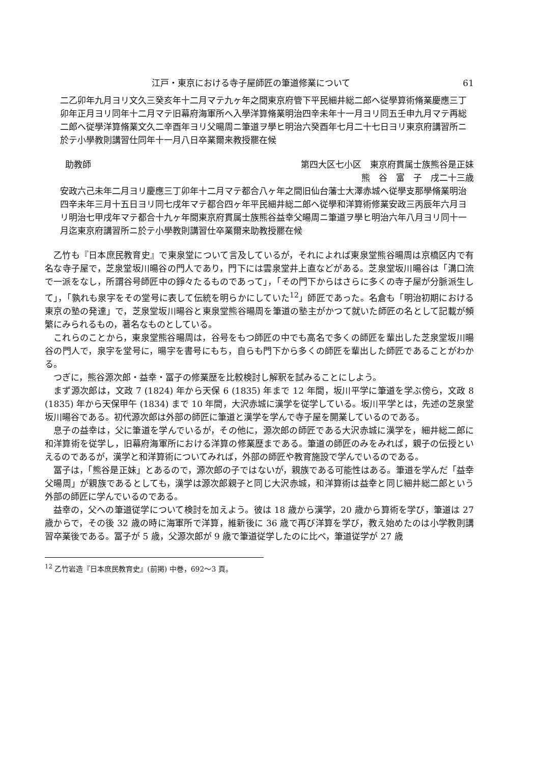江戸・東京における寺子屋師匠の筆道修業について 61
二乙卯年九月ヨリ文久三癸亥年十二月マテ九ヶ年之間東京府管下平民細井総二郎へ従學算術脩業慶應三丁卯年正月ヨリ同年十二月マテ旧幕府海軍所へ入學洋算脩業明治四辛未年十一月ヨリ同五壬申九月マテ再総二郎へ従學洋算脩業文久二辛酉年ヨリ父暘周ニ筆道ヲ學ヒ明治六癸酉年七月二十七日ヨリ東京府講習所ニ於テ小學教則講習仕同年十一月八日卒業爾来教授罷在候
助教師 第四大区七小区　東京府貫属士族熊谷是正妹
熊　谷　富　子　戌二十三歳
安政六己未年二月ヨリ慶應三丁卯年十二月マテ都合八ヶ年之間旧仙台藩士大澤赤城へ従學支那學脩業明治四辛未年三月十五日ヨリ同七戌年マテ都合四ヶ年平民細井総二郎へ従學和洋算術修業安政三丙辰年六月ヨリ明治七甲戌年マテ都合十九ヶ年間東京府貫属士族熊谷益幸父暘周ニ筆道ヲ學ヒ明治六年八月ヨリ同十一月迄東京府講習所ニ於テ小學教則講習仕卒業爾来助教授罷在候
乙竹も『日本庶民教育史』で東泉堂について言及しているが，それによれば東泉堂熊谷暘周は京橋区内で有名な寺子屋で，芝泉堂坂川暘谷の門人であり，門下には雲泉堂井上直などがある。芝泉堂坂川暘谷は「溝口流で一派をなし，所謂谷号師匠中の錚々たるものであって」，「その門下からはさらに多くの寺子屋が分脈派生して」，「孰れも泉字をその堂号に表して伝統を明らかにしていた<sup>12</sup>」師匠であった。名倉も「明治初期における東京の塾の発達」で，芝泉堂坂川暘谷と東泉堂熊谷暘周を筆道の塾主がかつて就いた師匠の名として記載が頻繁にみられるもの，著名なものとしている。
これらのことから，東泉堂熊谷暘周は，谷号をもつ師匠の中でも高名で多くの師匠を輩出した芝泉堂坂川暘谷の門人で，泉字を堂号に，暘字を書号にもち，自らも門下から多くの師匠を輩出した師匠であることがわかる。
つぎに，熊谷源次郎・益幸・冨子の修業歴を比較検討し解釈を試みることにしよう。
まず源次郎は，文政 7 (1824) 年から天保 6 (1835) 年まで 12 年間，坂川平学に筆道を学ぶ傍ら，文政 8 (1835) 年から天保甲午 (1834) まで 10 年間，大沢赤城に漢学を従学している。坂川平学とは，先述の芝泉堂坂川暘谷である。初代源次郎は外部の師匠に筆道と漢学を学んで寺子屋を開業しているのである。
息子の益幸は，父に筆道を学んでいるが，その他に，源次郎の師匠である大沢赤城に漢学を，細井総二郎に和洋算術を従学し，旧幕府海軍所における洋算の修業歴まである。筆道の師匠のみをみれば，親子の伝授といえるのであるが，漢学と和洋算術についてみれば，外部の師匠や教育施設で学んでいるのである。
冨子は，「熊谷是正妹」とあるので，源次郎の子ではないが，親族である可能性はある。筆道を学んだ「益幸父暘周」が親族であるとしても，漢学は源次郎親子と同じ大沢赤城，和洋算術は益幸と同じ細井総二郎という外部の師匠に学んでいるのである。
益幸の，父への筆道従学について検討を加えよう。彼は 18 歳から漢学，20 歳から算術を学び，筆道は 27 歳からで，その後 32 歳の時に海軍所で洋算，維新後に 36 歳で再び洋算を学び，教え始めたのは小学教則講習卒業後である。冨子が 5 歳，父源次郎が 9 歳で筆道従学したのに比べ，筆道従学が 27 歳
<sup>12</sup> 乙竹岩造『日本庶民教育史』(前掲) 中巻，692〜3 頁。